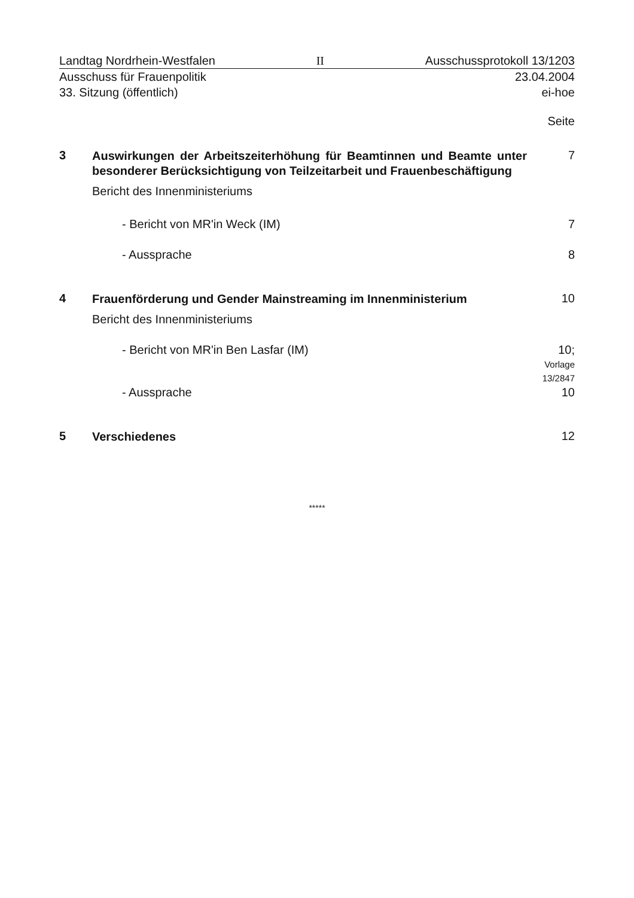Landtag Nordrhein-Westfalen II Ausschussprotokoll 13/1203
Ausschuss für Frauenpolitik 23.04.2004
33. Sitzung (öffentlich) ei-hoe
Seite
3
Auswirkungen der Arbeitszeiterhöhung für Beamtinnen und Beamte unter besonderer Berücksichtigung von Teilzeitarbeit und Frauenbeschäftigung
Bericht des Innenministeriums
7
- Bericht von MR'in Weck (IM) 7
- Aussprache 8
4
Frauenförderung und Gender Mainstreaming im Innenministerium
Bericht des Innenministeriums
10
- Bericht von MR'in Ben Lasfar (IM) 10;
Vorlage
13/2847
- Aussprache 10
5
Verschiedenes
12
*****